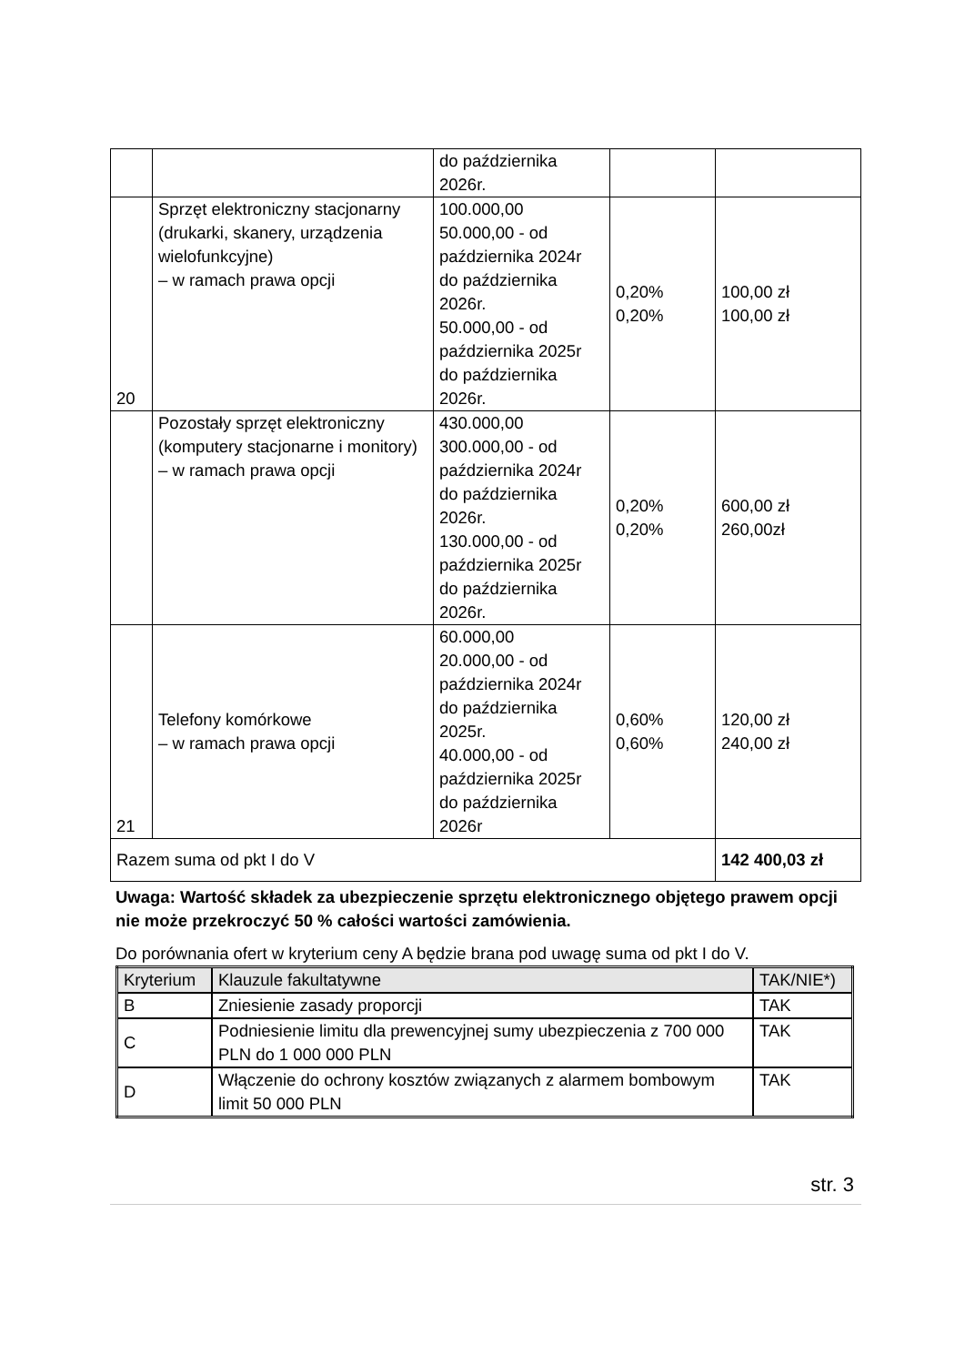| | | do października 2026r. | | |
| 20 | Sprzęt elektroniczny stacjonarny (drukarki, skanery, urządzenia wielofunkcyjne) – w ramach prawa opcji | 100.000,00 50.000,00 - od października 2024r do października 2026r. 50.000,00 - od października 2025r do października 2026r. | 0,20% 0,20% | 100,00 zł 100,00 zł |
| | Pozostały sprzęt elektroniczny (komputery stacjonarne i monitory) – w ramach prawa opcji | 430.000,00 300.000,00 - od października 2024r do października 2026r. 130.000,00 - od października 2025r do października 2026r. | 0,20% 0,20% | 600,00 zł 260,00zł |
| 21 | Telefony komórkowe – w ramach prawa opcji | 60.000,00 20.000,00 - od października 2024r do października 2025r. 40.000,00 - od października 2025r do października 2026r | 0,60% 0,60% | 120,00 zł 240,00 zł |
| Razem suma od pkt I do V | | | | 142 400,03 zł |
Uwaga: Wartość składek za ubezpieczenie sprzętu elektronicznego objętego prawem opcji nie może przekroczyć 50 % całości wartości zamówienia.
Do porównania ofert w kryterium ceny A będzie brana pod uwagę suma od pkt I do V.
| Kryterium | Klauzule fakultatywne | TAK/NIE*) |
| B | Zniesienie zasady proporcji | TAK |
| C | Podniesienie limitu dla prewencyjnej sumy ubezpieczenia z 700 000 PLN do 1 000 000 PLN | TAK |
| D | Włączenie do ochrony kosztów związanych z alarmem bombowym limit 50 000 PLN | TAK |
str. 3